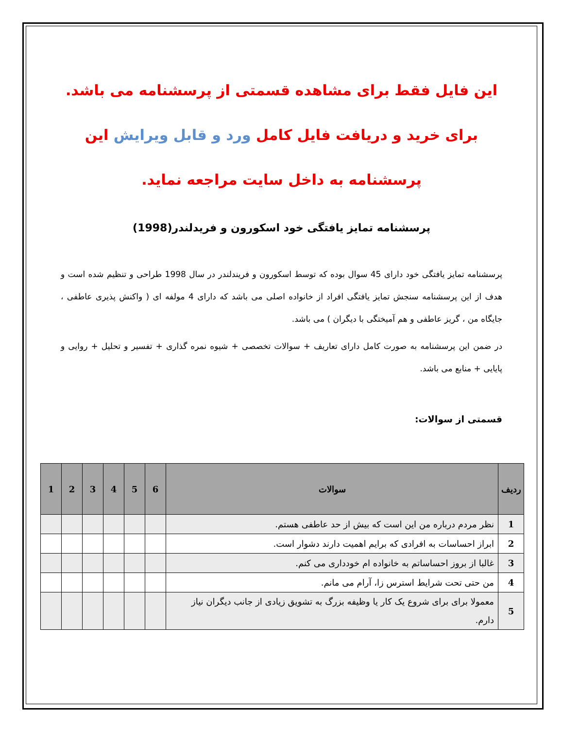این فایل فقط برای مشاهده قسمتی از پرسشنامه می باشد.
برای خرید و دریافت فایل کامل ورد و قابل ویرایش این
پرسشنامه به داخل سایت مراجعه نماید.
پرسشنامه تمایز یافتگی خود اسکورون و فریدلندر(1998)
پرسشنامه تمایز یافتگی خود دارای 45 سوال بوده که توسط اسکورون و فریندلندر در سال 1998 طراحی و تنظیم شده است و هدف از این پرسشنامه سنجش تمایز یافتگی افراد از خانواده اصلی می باشد که دارای 4 مولفه ای ( واکنش پذیری عاطفی ، جایگاه من ، گریز عاطفی و هم آمیختگی با دیگران ) می باشد.
در ضمن این پرسشنامه به صورت کامل دارای تعاریف + سوالات تخصصی + شیوه نمره گذاری + تفسیر و تحلیل + روایی و پایایی + منابع می باشد.
قسمتی از سوالات:
| ردیف | سوالات | 6 | 5 | 4 | 3 | 2 | 1 |
| --- | --- | --- | --- | --- | --- | --- | --- |
| 1 | نظر مردم درباره من این است که بیش از حد عاطفی هستم. | | | | | | |
| 2 | ابراز احساسات به افرادی که برایم اهمیت دارند دشوار است. | | | | | | |
| 3 | غالبا از بروز احساساتم به خانواده ام خودداری می کنم. | | | | | | |
| 4 | من حتی تحت شرایط استرس زا، آرام می مانم. | | | | | | |
| 5 | معمولا برای برای شروع یک کار یا وظیفه بزرگ به تشویق زیادی از جانب دیگران نیاز دارم. | | | | | | |